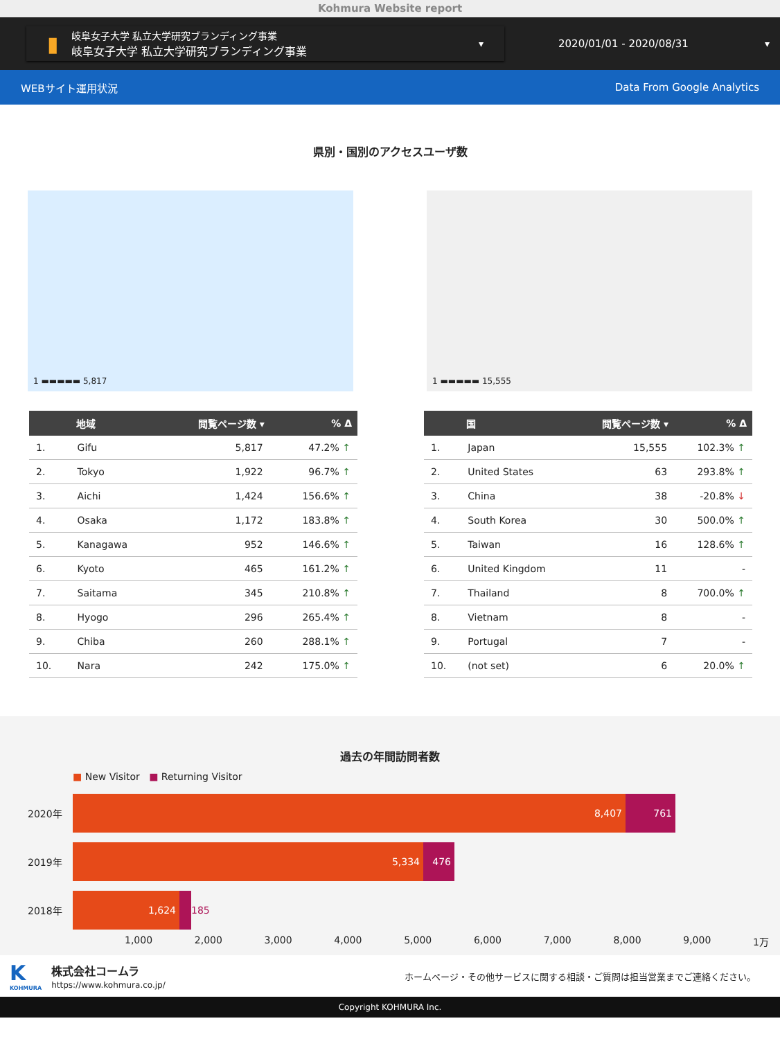Kohmura Website report
▮
岐阜女子大学 私立大学研究ブランディング事業
岐阜女子大学 私立大学研究ブランディング事業
▾
2020/01/01 - 2020/08/31 ▾
WEBサイト運用状況 Data From Google Analytics
県別・国別のアクセスユーザ数
1 ▬▬▬▬▬ 5,817
1 ▬▬▬▬▬ 15,555
| | 地域 | 閲覧ページ数 ▾ | % Δ |
| --- | --- | --- | --- |
| 1. | Gifu | 5,817 | 47.2% ↑ |
| 2. | Tokyo | 1,922 | 96.7% ↑ |
| 3. | Aichi | 1,424 | 156.6% ↑ |
| 4. | Osaka | 1,172 | 183.8% ↑ |
| 5. | Kanagawa | 952 | 146.6% ↑ |
| 6. | Kyoto | 465 | 161.2% ↑ |
| 7. | Saitama | 345 | 210.8% ↑ |
| 8. | Hyogo | 296 | 265.4% ↑ |
| 9. | Chiba | 260 | 288.1% ↑ |
| 10. | Nara | 242 | 175.0% ↑ |
| | 国 | 閲覧ページ数 ▾ | % Δ |
| --- | --- | --- | --- |
| 1. | Japan | 15,555 | 102.3% ↑ |
| 2. | United States | 63 | 293.8% ↑ |
| 3. | China | 38 | -20.8% ↓ |
| 4. | South Korea | 30 | 500.0% ↑ |
| 5. | Taiwan | 16 | 128.6% ↑ |
| 6. | United Kingdom | 11 | - |
| 7. | Thailand | 8 | 700.0% ↑ |
| 8. | Vietnam | 8 | - |
| 9. | Portugal | 7 | - |
| 10. | (not set) | 6 | 20.0% ↑ |
過去の年間訪問者数
■ New Visitor ■ Returning Visitor
2020年
8,407 761
2019年
5,334 476
2018年
1,624
185
1,000 2,000 3,000 4,000 5,000 6,000 7,000 8,000 9,000 1万
K
KOHMURA
株式会社コームラ
https://www.kohmura.co.jp/
ホームページ・その他サービスに関する相談・ご質問は担当営業までご連絡ください。
Copyright KOHMURA Inc.